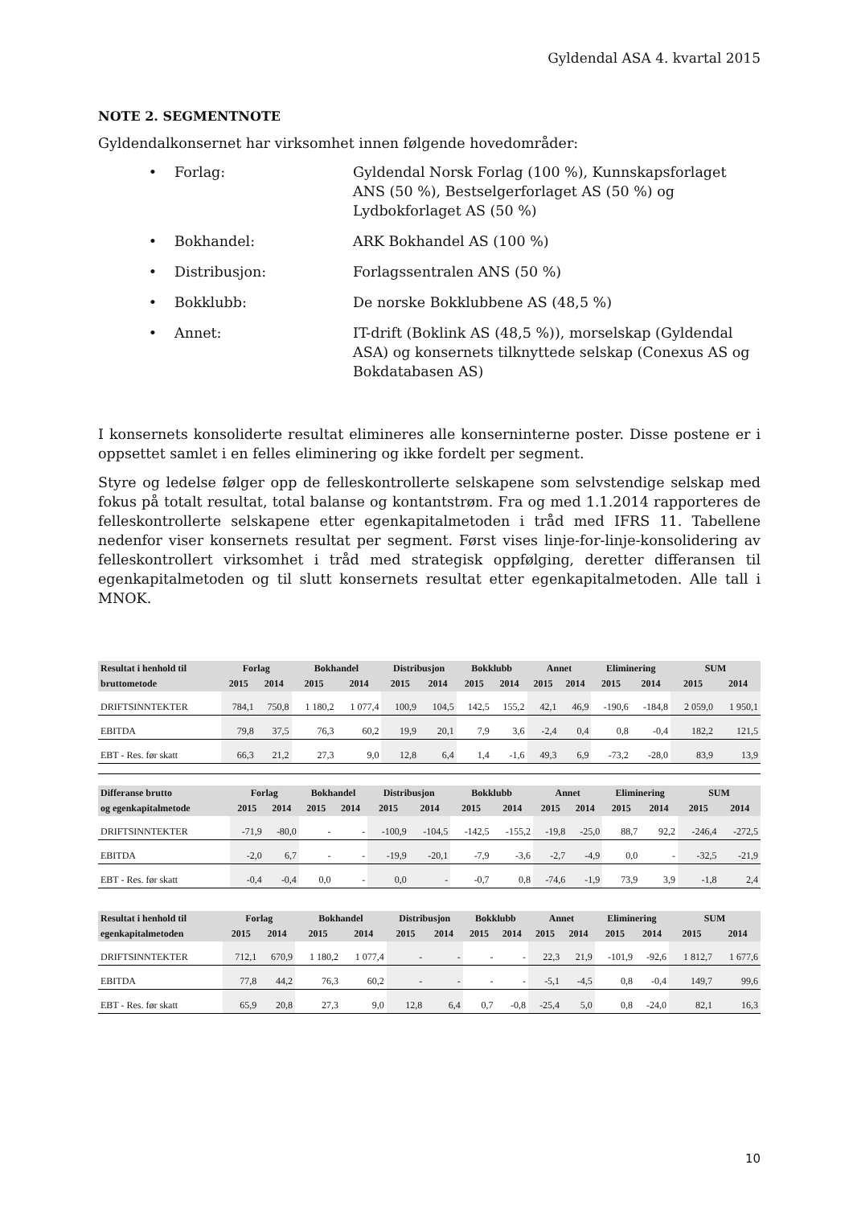Gyldendal ASA 4. kvartal 2015
NOTE 2. SEGMENTNOTE
Gyldendalkonsernet har virksomhet innen følgende hovedområder:
• Forlag: Gyldendal Norsk Forlag (100 %), Kunnskapsforlaget ANS (50 %), Bestselgerforlaget AS (50 %) og Lydbokforlaget AS (50 %)
• Bokhandel: ARK Bokhandel AS (100 %)
• Distribusjon: Forlagssentralen ANS (50 %)
• Bokklubb: De norske Bokklubbene AS (48,5 %)
• Annet: IT-drift (Boklink AS (48,5 %)), morselskap (Gyldendal ASA) og konsernets tilknyttede selskap (Conexus AS og Bokdatabasen AS)
I konsernets konsoliderte resultat elimineres alle konserninterne poster. Disse postene er i oppsettet samlet i en felles eliminering og ikke fordelt per segment.
Styre og ledelse følger opp de felleskontrollerte selskapene som selvstendige selskap med fokus på totalt resultat, total balanse og kontantstrøm. Fra og med 1.1.2014 rapporteres de felleskontrollerte selskapene etter egenkapitalmetoden i tråd med IFRS 11. Tabellene nedenfor viser konsernets resultat per segment. Først vises linje-for-linje-konsolidering av felleskontrollert virksomhet i tråd med strategisk oppfølging, deretter differansen til egenkapitalmetoden og til slutt konsernets resultat etter egenkapitalmetoden. Alle tall i MNOK.
| Resultat i henhold til | Forlag | | Bokhandel | | Distribusjon | | Bokklubb | | Annet | | Eliminering | | SUM | |
| --- | --- | --- | --- | --- | --- | --- | --- | --- | --- | --- | --- | --- | --- | --- |
| bruttometode | 2015 | 2014 | 2015 | 2014 | 2015 | 2014 | 2015 | 2014 | 2015 | 2014 | 2015 | 2014 | 2015 | 2014 |
| DRIFTSINNTEKTER | 784,1 | 750,8 | 1 180,2 | 1 077,4 | 100,9 | 104,5 | 142,5 | 155,2 | 42,1 | 46,9 | -190,6 | -184,8 | 2 059,0 | 1 950,1 |
| EBITDA | 79,8 | 37,5 | 76,3 | 60,2 | 19,9 | 20,1 | 7,9 | 3,6 | -2,4 | 0,4 | 0,8 | -0,4 | 182,2 | 121,5 |
| EBT - Res. før skatt | 66,3 | 21,2 | 27,3 | 9,0 | 12,8 | 6,4 | 1,4 | -1,6 | 49,3 | 6,9 | -73,2 | -28,0 | 83,9 | 13,9 |
| Differanse brutto | Forlag | | Bokhandel | | Distribusjon | | Bokklubb | | Annet | | Eliminering | | SUM | |
| --- | --- | --- | --- | --- | --- | --- | --- | --- | --- | --- | --- | --- | --- | --- |
| og egenkapitalmetode | 2015 | 2014 | 2015 | 2014 | 2015 | 2014 | 2015 | 2014 | 2015 | 2014 | 2015 | 2014 | 2015 | 2014 |
| DRIFTSINNTEKTER | -71,9 | -80,0 | - | - | -100,9 | -104,5 | -142,5 | -155,2 | -19,8 | -25,0 | 88,7 | 92,2 | -246,4 | -272,5 |
| EBITDA | -2,0 | 6,7 | - | - | -19,9 | -20,1 | -7,9 | -3,6 | -2,7 | -4,9 | 0,0 | - | -32,5 | -21,9 |
| EBT - Res. før skatt | -0,4 | -0,4 | 0,0 | - | 0,0 | - | -0,7 | 0,8 | -74,6 | -1,9 | 73,9 | 3,9 | -1,8 | 2,4 |
| Resultat i henhold til | Forlag | | Bokhandel | | Distribusjon | | Bokklubb | | Annet | | Eliminering | | SUM | |
| --- | --- | --- | --- | --- | --- | --- | --- | --- | --- | --- | --- | --- | --- | --- |
| egenkapitalmetoden | 2015 | 2014 | 2015 | 2014 | 2015 | 2014 | 2015 | 2014 | 2015 | 2014 | 2015 | 2014 | 2015 | 2014 |
| DRIFTSINNTEKTER | 712,1 | 670,9 | 1 180,2 | 1 077,4 | - | - | - | - | 22,3 | 21,9 | -101,9 | -92,6 | 1 812,7 | 1 677,6 |
| EBITDA | 77,8 | 44,2 | 76,3 | 60,2 | - | - | - | - | -5,1 | -4,5 | 0,8 | -0,4 | 149,7 | 99,6 |
| EBT - Res. før skatt | 65,9 | 20,8 | 27,3 | 9,0 | 12,8 | 6,4 | 0,7 | -0,8 | -25,4 | 5,0 | 0,8 | -24,0 | 82,1 | 16,3 |
10